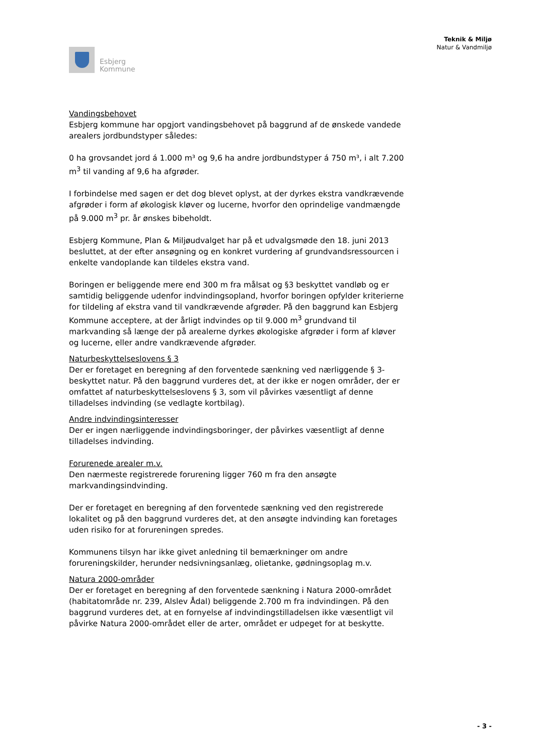Esbjerg
Kommune
Teknik & Miljø
Natur & Vandmiljø
Vandingsbehovet
Esbjerg kommune har opgjort vandingsbehovet på baggrund af de ønskede vandede arealers jordbundstyper således:
0 ha grovsandet jord á 1.000 m³ og 9,6 ha andre jordbundstyper á 750 m³, i alt 7.200 m<sup>3</sup> til vanding af 9,6 ha afgrøder.
I forbindelse med sagen er det dog blevet oplyst, at der dyrkes ekstra vandkrævende afgrøder i form af økologisk kløver og lucerne, hvorfor den oprindelige vandmængde på 9.000 m<sup>3</sup> pr. år ønskes bibeholdt.
Esbjerg Kommune, Plan & Miljøudvalget har på et udvalgsmøde den 18. juni 2013 besluttet, at der efter ansøgning og en konkret vurdering af grundvandsressourcen i enkelte vandoplande kan tildeles ekstra vand.
Boringen er beliggende mere end 300 m fra målsat og §3 beskyttet vandløb og er samtidig beliggende udenfor indvindingsopland, hvorfor boringen opfylder kriterierne for tildeling af ekstra vand til vandkrævende afgrøder. På den baggrund kan Esbjerg Kommune acceptere, at der årligt indvindes op til 9.000 m<sup>3</sup> grundvand til markvanding så længe der på arealerne dyrkes økologiske afgrøder i form af kløver og lucerne, eller andre vandkrævende afgrøder.
Naturbeskyttelseslovens § 3
Der er foretaget en beregning af den forventede sænkning ved nærliggende § 3-beskyttet natur. På den baggrund vurderes det, at der ikke er nogen områder, der er omfattet af naturbeskyttelseslovens § 3, som vil påvirkes væsentligt af denne tilladelses indvinding (se vedlagte kortbilag).
Andre indvindingsinteresser
Der er ingen nærliggende indvindingsboringer, der påvirkes væsentligt af denne tilladelses indvinding.
Forurenede arealer m.v.
Den nærmeste registrerede forurening ligger 760 m fra den ansøgte markvandingsindvinding.
Der er foretaget en beregning af den forventede sænkning ved den registrerede lokalitet og på den baggrund vurderes det, at den ansøgte indvinding kan foretages uden risiko for at forureningen spredes.
Kommunens tilsyn har ikke givet anledning til bemærkninger om andre forureningskilder, herunder nedsivningsanlæg, olietanke, gødningsoplag m.v.
Natura 2000-områder
Der er foretaget en beregning af den forventede sænkning i Natura 2000-området (habitatområde nr. 239, Alslev Ådal) beliggende 2.700 m fra indvindingen. På den baggrund vurderes det, at en fornyelse af indvindingstilladelsen ikke væsentligt vil påvirke Natura 2000-området eller de arter, området er udpeget for at beskytte.
- 3 -